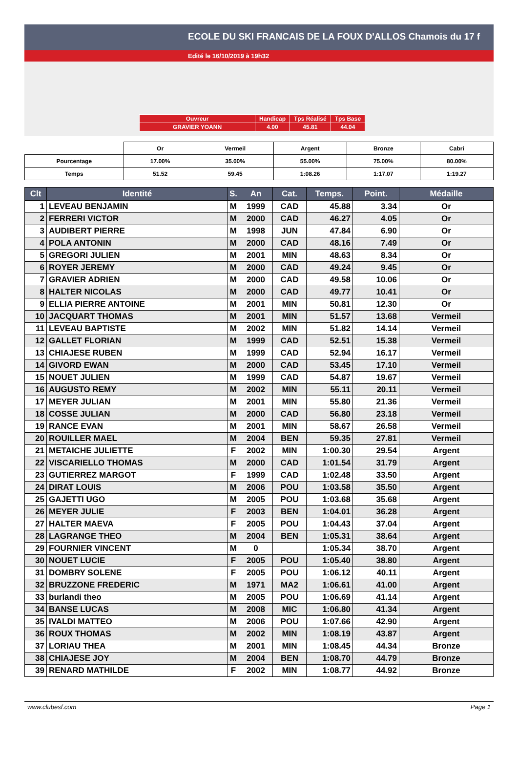ECOLE DU SKI FRANCAIS DE LA FOUX D'ALLOS Chamois du 17 f
Edité le 16/10/2019 à 19h32
| Ouvreur | Handicap | Tps Réalisé | Tps Base |
| GRAVIER YOANN | 4.00 | 45.81 | 44.04 |
| | Or | Vermeil | Argent | Bronze | Cabri |
| Pourcentage | 17.00% | 35.00% | 55.00% | 75.00% | 80.00% |
| Temps | 51.52 | 59.45 | 1:08.26 | 1:17.07 | 1:19.27 |
| Clt | Identité | S. | An | Cat. | Temps. | Point. | Médaille |
| --- | --- | --- | --- | --- | --- | --- | --- |
| 1 | LEVEAU BENJAMIN | M | 1999 | CAD | 45.88 | 3.34 | Or |
| 2 | FERRERI VICTOR | M | 2000 | CAD | 46.27 | 4.05 | Or |
| 3 | AUDIBERT PIERRE | M | 1998 | JUN | 47.84 | 6.90 | Or |
| 4 | POLA ANTONIN | M | 2000 | CAD | 48.16 | 7.49 | Or |
| 5 | GREGORI JULIEN | M | 2001 | MIN | 48.63 | 8.34 | Or |
| 6 | ROYER JEREMY | M | 2000 | CAD | 49.24 | 9.45 | Or |
| 7 | GRAVIER ADRIEN | M | 2000 | CAD | 49.58 | 10.06 | Or |
| 8 | HALTER NICOLAS | M | 2000 | CAD | 49.77 | 10.41 | Or |
| 9 | ELLIA PIERRE ANTOINE | M | 2001 | MIN | 50.81 | 12.30 | Or |
| 10 | JACQUART THOMAS | M | 2001 | MIN | 51.57 | 13.68 | Vermeil |
| 11 | LEVEAU BAPTISTE | M | 2002 | MIN | 51.82 | 14.14 | Vermeil |
| 12 | GALLET FLORIAN | M | 1999 | CAD | 52.51 | 15.38 | Vermeil |
| 13 | CHIAJESE RUBEN | M | 1999 | CAD | 52.94 | 16.17 | Vermeil |
| 14 | GIVORD EWAN | M | 2000 | CAD | 53.45 | 17.10 | Vermeil |
| 15 | NOUET JULIEN | M | 1999 | CAD | 54.87 | 19.67 | Vermeil |
| 16 | AUGUSTO REMY | M | 2002 | MIN | 55.11 | 20.11 | Vermeil |
| 17 | MEYER JULIAN | M | 2001 | MIN | 55.80 | 21.36 | Vermeil |
| 18 | COSSE JULIAN | M | 2000 | CAD | 56.80 | 23.18 | Vermeil |
| 19 | RANCE EVAN | M | 2001 | MIN | 58.67 | 26.58 | Vermeil |
| 20 | ROUILLER MAEL | M | 2004 | BEN | 59.35 | 27.81 | Vermeil |
| 21 | METAICHE JULIETTE | F | 2002 | MIN | 1:00.30 | 29.54 | Argent |
| 22 | VISCARIELLO THOMAS | M | 2000 | CAD | 1:01.54 | 31.79 | Argent |
| 23 | GUTIERREZ MARGOT | F | 1999 | CAD | 1:02.48 | 33.50 | Argent |
| 24 | DIRAT LOUIS | M | 2006 | POU | 1:03.58 | 35.50 | Argent |
| 25 | GAJETTI UGO | M | 2005 | POU | 1:03.68 | 35.68 | Argent |
| 26 | MEYER JULIE | F | 2003 | BEN | 1:04.01 | 36.28 | Argent |
| 27 | HALTER MAEVA | F | 2005 | POU | 1:04.43 | 37.04 | Argent |
| 28 | LAGRANGE THEO | M | 2004 | BEN | 1:05.31 | 38.64 | Argent |
| 29 | FOURNIER VINCENT | M | 0 | | 1:05.34 | 38.70 | Argent |
| 30 | NOUET LUCIE | F | 2005 | POU | 1:05.40 | 38.80 | Argent |
| 31 | DOMBRY SOLENE | F | 2005 | POU | 1:06.12 | 40.11 | Argent |
| 32 | BRUZZONE FREDERIC | M | 1971 | MA2 | 1:06.61 | 41.00 | Argent |
| 33 | burlandi theo | M | 2005 | POU | 1:06.69 | 41.14 | Argent |
| 34 | BANSE LUCAS | M | 2008 | MIC | 1:06.80 | 41.34 | Argent |
| 35 | IVALDI MATTEO | M | 2006 | POU | 1:07.66 | 42.90 | Argent |
| 36 | ROUX THOMAS | M | 2002 | MIN | 1:08.19 | 43.87 | Argent |
| 37 | LORIAU THEA | M | 2001 | MIN | 1:08.45 | 44.34 | Bronze |
| 38 | CHIAJESE JOY | M | 2004 | BEN | 1:08.70 | 44.79 | Bronze |
| 39 | RENARD MATHILDE | F | 2002 | MIN | 1:08.77 | 44.92 | Bronze |
www.clubesf.com Page 1